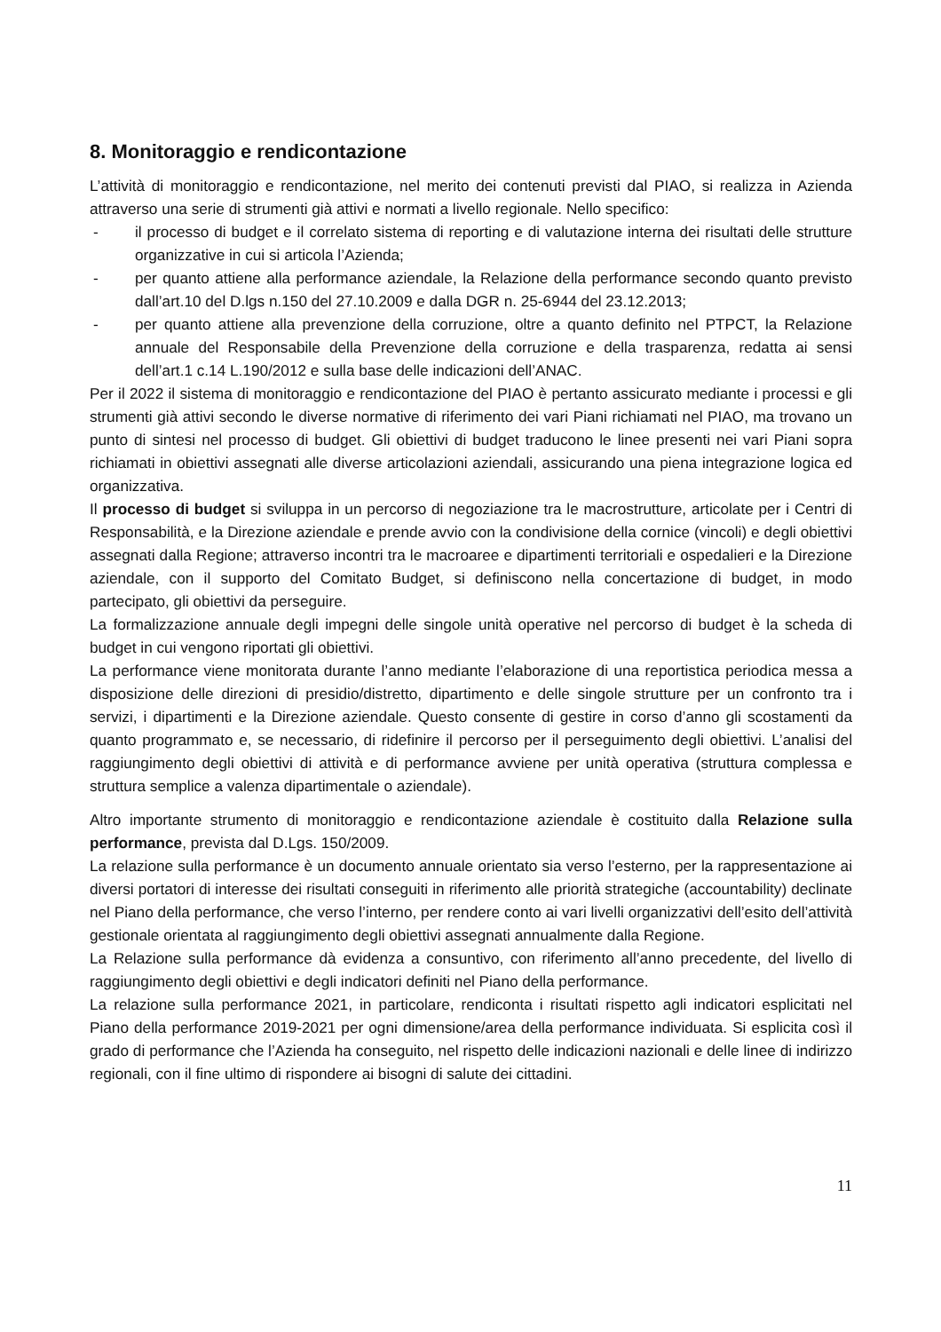8. Monitoraggio e rendicontazione
L’attività di monitoraggio e rendicontazione, nel merito dei contenuti previsti dal PIAO, si realizza in Azienda attraverso una serie di strumenti già attivi e normati a livello regionale. Nello specifico:
- il processo di budget e il correlato sistema di reporting e di valutazione interna dei risultati delle strutture organizzative in cui si articola l’Azienda;
- per quanto attiene alla performance aziendale, la Relazione della performance secondo quanto previsto dall’art.10 del D.lgs n.150 del 27.10.2009 e dalla DGR n. 25-6944 del 23.12.2013;
- per quanto attiene alla prevenzione della corruzione, oltre a quanto definito nel PTPCT, la Relazione annuale del Responsabile della Prevenzione della corruzione e della trasparenza, redatta ai sensi dell’art.1 c.14 L.190/2012 e sulla base delle indicazioni dell’ANAC.
Per il 2022 il sistema di monitoraggio e rendicontazione del PIAO è pertanto assicurato mediante i processi e gli strumenti già attivi secondo le diverse normative di riferimento dei vari Piani richiamati nel PIAO, ma trovano un punto di sintesi nel processo di budget. Gli obiettivi di budget traducono le linee presenti nei vari Piani sopra richiamati in obiettivi assegnati alle diverse articolazioni aziendali, assicurando una piena integrazione logica ed organizzativa.
Il processo di budget si sviluppa in un percorso di negoziazione tra le macrostrutture, articolate per i Centri di Responsabilità, e la Direzione aziendale e prende avvio con la condivisione della cornice (vincoli) e degli obiettivi assegnati dalla Regione; attraverso incontri tra le macroaree e dipartimenti territoriali e ospedalieri e la Direzione aziendale, con il supporto del Comitato Budget, si definiscono nella concertazione di budget, in modo partecipato, gli obiettivi da perseguire.
La formalizzazione annuale degli impegni delle singole unità operative nel percorso di budget è la scheda di budget in cui vengono riportati gli obiettivi.
La performance viene monitorata durante l’anno mediante l’elaborazione di una reportistica periodica messa a disposizione delle direzioni di presidio/distretto, dipartimento e delle singole strutture per un confronto tra i servizi, i dipartimenti e la Direzione aziendale. Questo consente di gestire in corso d’anno gli scostamenti da quanto programmato e, se necessario, di ridefinire il percorso per il perseguimento degli obiettivi. L’analisi del raggiungimento degli obiettivi di attività e di performance avviene per unità operativa (struttura complessa e struttura semplice a valenza dipartimentale o aziendale).
Altro importante strumento di monitoraggio e rendicontazione aziendale è costituito dalla Relazione sulla performance, prevista dal D.Lgs. 150/2009.
La relazione sulla performance è un documento annuale orientato sia verso l’esterno, per la rappresentazione ai diversi portatori di interesse dei risultati conseguiti in riferimento alle priorità strategiche (accountability) declinate nel Piano della performance, che verso l’interno, per rendere conto ai vari livelli organizzativi dell’esito dell’attività gestionale orientata al raggiungimento degli obiettivi assegnati annualmente dalla Regione.
La Relazione sulla performance dà evidenza a consuntivo, con riferimento all’anno precedente, del livello di raggiungimento degli obiettivi e degli indicatori definiti nel Piano della performance.
La relazione sulla performance 2021, in particolare, rendiconta i risultati rispetto agli indicatori esplicitati nel Piano della performance 2019-2021 per ogni dimensione/area della performance individuata. Si esplicita così il grado di performance che l’Azienda ha conseguito, nel rispetto delle indicazioni nazionali e delle linee di indirizzo regionali, con il fine ultimo di rispondere ai bisogni di salute dei cittadini.
11